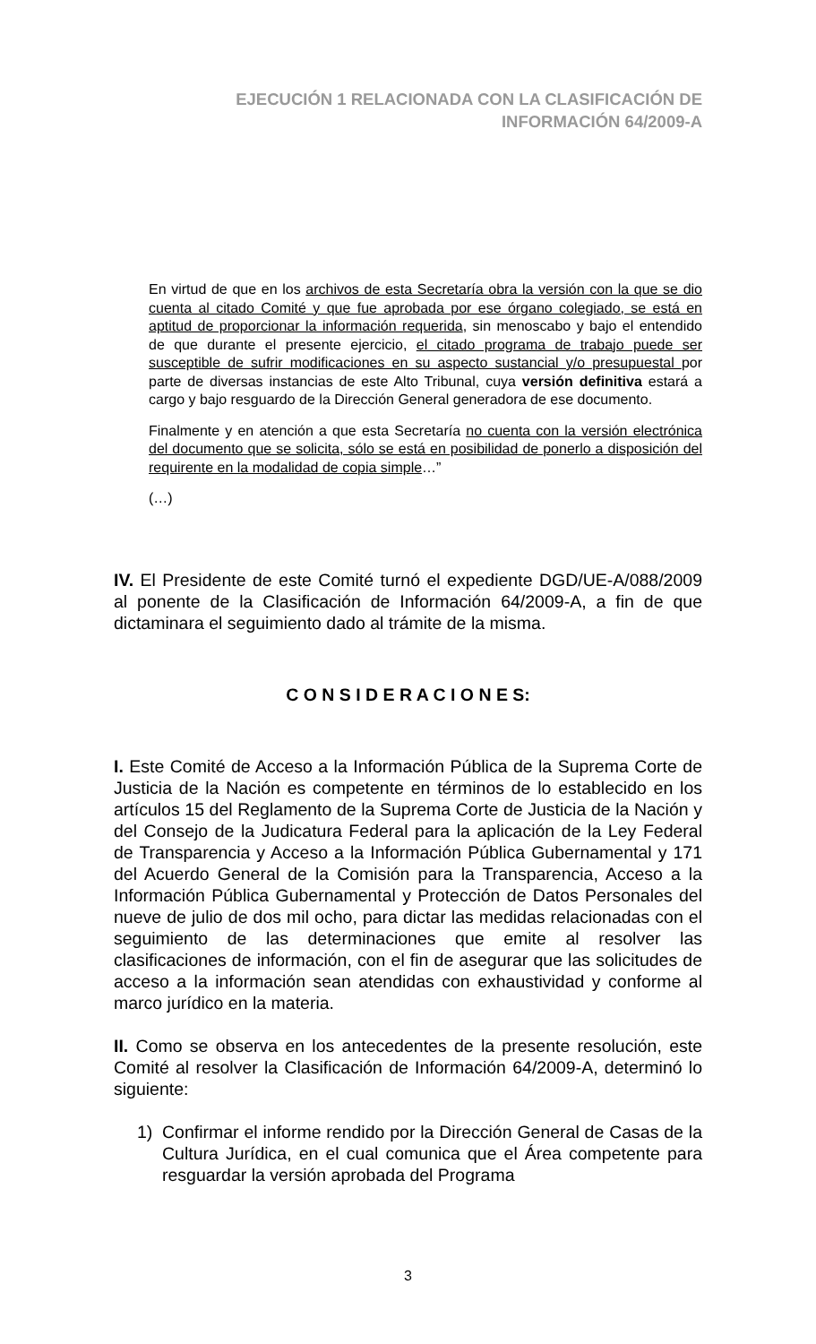EJECUCIÓN 1 RELACIONADA CON LA CLASIFICACIÓN DE
INFORMACIÓN 64/2009-A
En virtud de que en los archivos de esta Secretaría obra la versión con la que se dio cuenta al citado Comité y que fue aprobada por ese órgano colegiado, se está en aptitud de proporcionar la información requerida, sin menoscabo y bajo el entendido de que durante el presente ejercicio, el citado programa de trabajo puede ser susceptible de sufrir modificaciones en su aspecto sustancial y/o presupuestal por parte de diversas instancias de este Alto Tribunal, cuya versión definitiva estará a cargo y bajo resguardo de la Dirección General generadora de ese documento.
Finalmente y en atención a que esta Secretaría no cuenta con la versión electrónica del documento que se solicita, sólo se está en posibilidad de ponerlo a disposición del requirente en la modalidad de copia simple…”
(…)
IV. El Presidente de este Comité turnó el expediente DGD/UE-A/088/2009 al ponente de la Clasificación de Información 64/2009-A, a fin de que dictaminara el seguimiento dado al trámite de la misma.
C O N S I D E R A C I O N E S:
I. Este Comité de Acceso a la Información Pública de la Suprema Corte de Justicia de la Nación es competente en términos de lo establecido en los artículos 15 del Reglamento de la Suprema Corte de Justicia de la Nación y del Consejo de la Judicatura Federal para la aplicación de la Ley Federal de Transparencia y Acceso a la Información Pública Gubernamental y 171 del Acuerdo General de la Comisión para la Transparencia, Acceso a la Información Pública Gubernamental y Protección de Datos Personales del nueve de julio de dos mil ocho, para dictar las medidas relacionadas con el seguimiento de las determinaciones que emite al resolver las clasificaciones de información, con el fin de asegurar que las solicitudes de acceso a la información sean atendidas con exhaustividad y conforme al marco jurídico en la materia.
II. Como se observa en los antecedentes de la presente resolución, este Comité al resolver la Clasificación de Información 64/2009-A, determinó lo siguiente:
1) Confirmar el informe rendido por la Dirección General de Casas de la Cultura Jurídica, en el cual comunica que el Área competente para resguardar la versión aprobada del Programa
3